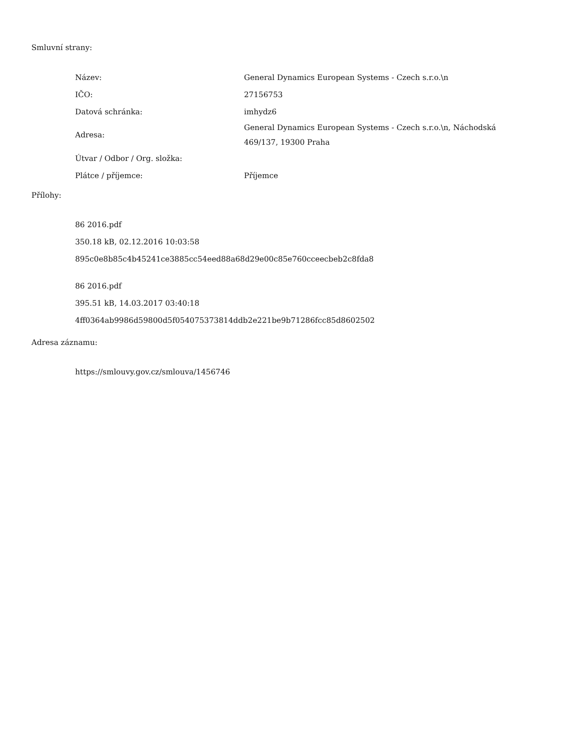Smluvní strany:
| Název: | General Dynamics European Systems - Czech s.r.o.\n |
| IČO: | 27156753 |
| Datová schránka: | imhydz6 |
| Adresa: | General Dynamics European Systems - Czech s.r.o.\n, Náchodská 469/137, 19300 Praha |
| Útvar / Odbor / Org. složka: | |
| Plátce / příjemce: | Příjemce |
Přílohy:
86 2016.pdf
350.18 kB, 02.12.2016 10:03:58
895c0e8b85c4b45241ce3885cc54eed88a68d29e00c85e760cceecbeb2c8fda8
86 2016.pdf
395.51 kB, 14.03.2017 03:40:18
4ff0364ab9986d59800d5f054075373814ddb2e221be9b71286fcc85d8602502
Adresa záznamu:
https://smlouvy.gov.cz/smlouva/1456746